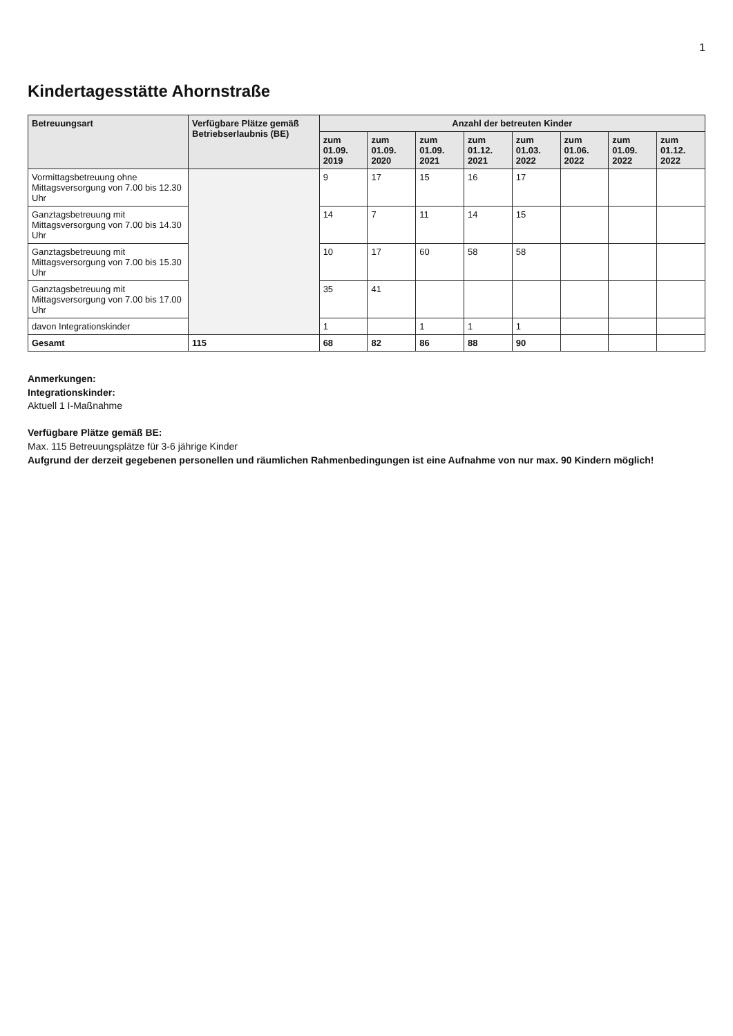1
Kindertagesstätte Ahornstraße
| Betreuungsart | Verfügbare Plätze gemäß Betriebserlaubnis (BE) | Anzahl der betreuten Kinder | | | | | | | |
| --- | --- | --- | --- | --- | --- | --- | --- | --- | --- |
| | | zum 01.09. 2019 | zum 01.09. 2020 | zum 01.09. 2021 | zum 01.12. 2021 | zum 01.03. 2022 | zum 01.06. 2022 | zum 01.09. 2022 | zum 01.12. 2022 |
| Vormittagsbetreuung ohne Mittagsversorgung von 7.00 bis 12.30 Uhr | | 9 | 17 | 15 | 16 | 17 | | | |
| Ganztagsbetreuung mit Mittagsversorgung von 7.00 bis 14.30 Uhr | | 14 | 7 | 11 | 14 | 15 | | | |
| Ganztagsbetreuung mit Mittagsversorgung von 7.00 bis 15.30 Uhr | | 10 | 17 | 60 | 58 | 58 | | | |
| Ganztagsbetreuung mit Mittagsversorgung von 7.00 bis 17.00 Uhr | | 35 | 41 | | | | | | |
| davon Integrationskinder | | 1 | | 1 | 1 | 1 | | | |
| Gesamt | 115 | 68 | 82 | 86 | 88 | 90 | | | |
Anmerkungen:
Integrationskinder:
Aktuell 1 I-Maßnahme
Verfügbare Plätze gemäß BE:
Max. 115 Betreuungsplätze für 3-6 jährige Kinder
Aufgrund der derzeit gegebenen personellen und räumlichen Rahmenbedingungen ist eine Aufnahme von nur max. 90 Kindern möglich!